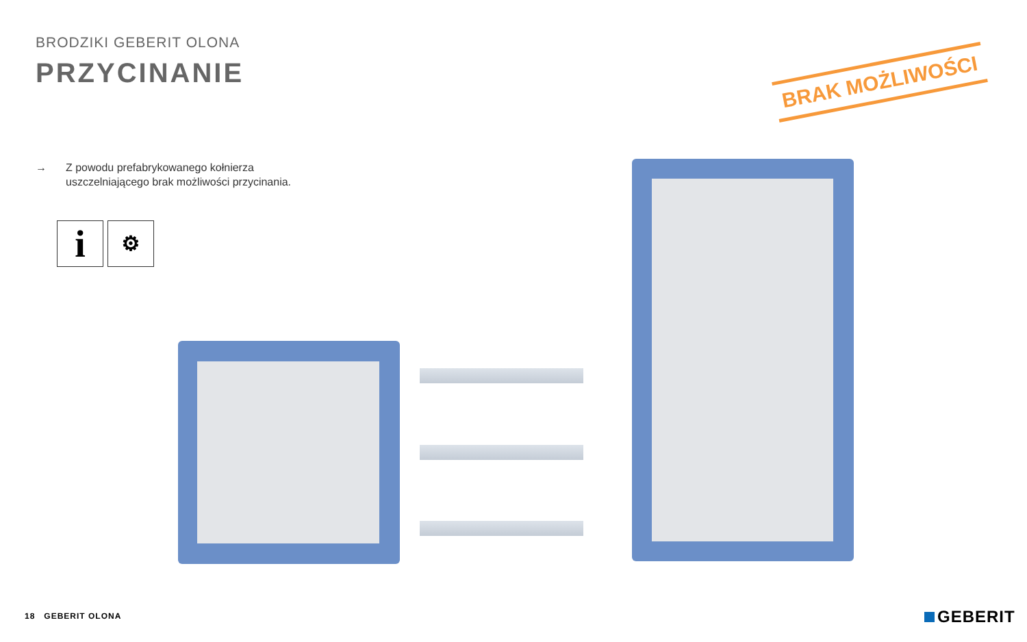BRODZIKI GEBERIT OLONA
PRZYCINANIE BRAK MOŻLIWOŚCI
→ Z powodu prefabrykowanego kołnierza
uszczelniającego brak możliwości przycinania.
i
⚙
18 GEBERIT OLONA GEBERIT